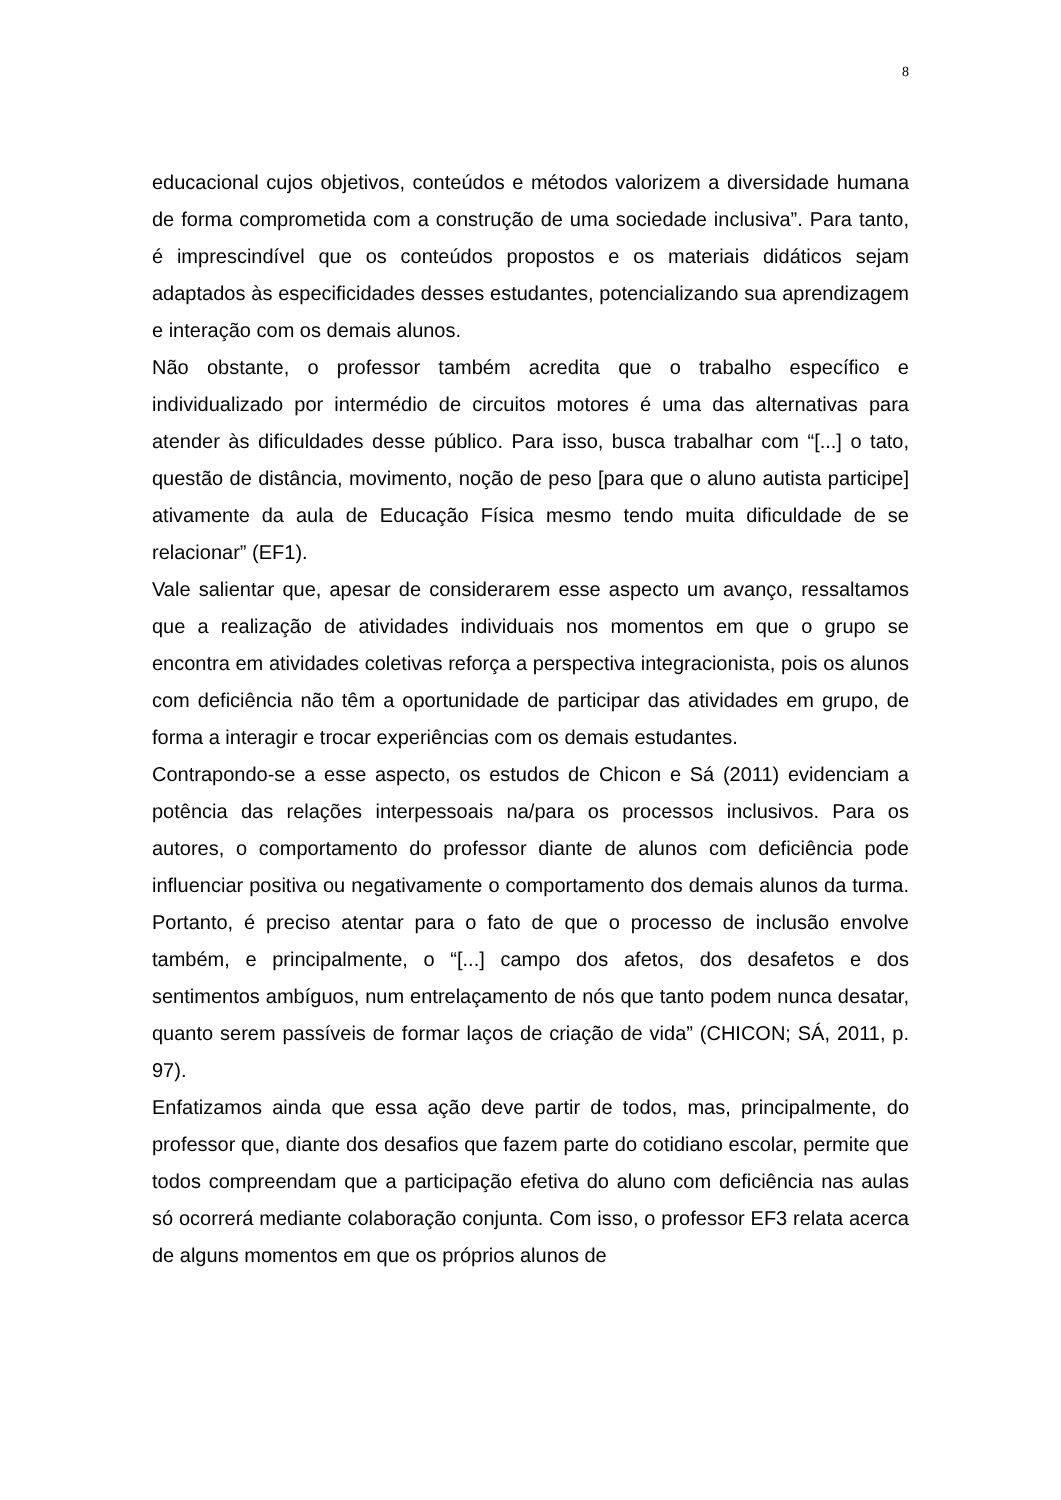8
educacional cujos objetivos, conteúdos e métodos valorizem a diversidade humana de forma comprometida com a construção de uma sociedade inclusiva”. Para tanto, é imprescindível que os conteúdos propostos e os materiais didáticos sejam adaptados às especificidades desses estudantes, potencializando sua aprendizagem e interação com os demais alunos.
Não obstante, o professor também acredita que o trabalho específico e individualizado por intermédio de circuitos motores é uma das alternativas para atender às dificuldades desse público. Para isso, busca trabalhar com “[...] o tato, questão de distância, movimento, noção de peso [para que o aluno autista participe] ativamente da aula de Educação Física mesmo tendo muita dificuldade de se relacionar” (EF1).
Vale salientar que, apesar de considerarem esse aspecto um avanço, ressaltamos que a realização de atividades individuais nos momentos em que o grupo se encontra em atividades coletivas reforça a perspectiva integracionista, pois os alunos com deficiência não têm a oportunidade de participar das atividades em grupo, de forma a interagir e trocar experiências com os demais estudantes.
Contrapondo-se a esse aspecto, os estudos de Chicon e Sá (2011) evidenciam a potência das relações interpessoais na/para os processos inclusivos. Para os autores, o comportamento do professor diante de alunos com deficiência pode influenciar positiva ou negativamente o comportamento dos demais alunos da turma. Portanto, é preciso atentar para o fato de que o processo de inclusão envolve também, e principalmente, o “[...] campo dos afetos, dos desafetos e dos sentimentos ambíguos, num entrelaçamento de nós que tanto podem nunca desatar, quanto serem passíveis de formar laços de criação de vida” (CHICON; SÁ, 2011, p. 97).
Enfatizamos ainda que essa ação deve partir de todos, mas, principalmente, do professor que, diante dos desafios que fazem parte do cotidiano escolar, permite que todos compreendam que a participação efetiva do aluno com deficiência nas aulas só ocorrerá mediante colaboração conjunta. Com isso, o professor EF3 relata acerca de alguns momentos em que os próprios alunos de